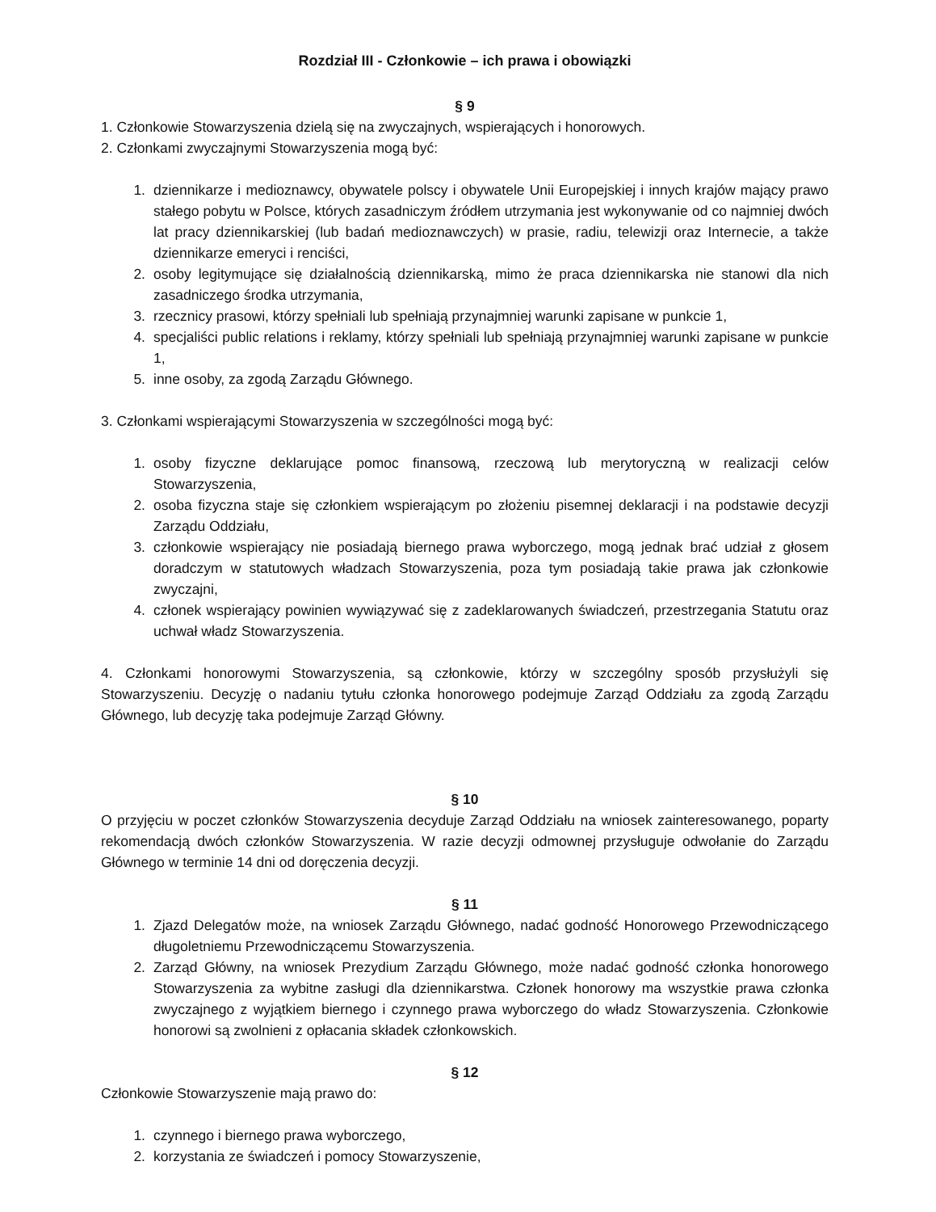Rozdział III - Członkowie – ich prawa i obowiązki
§ 9
1. Członkowie Stowarzyszenia dzielą się na zwyczajnych, wspierających i honorowych.
2. Członkami zwyczajnymi Stowarzyszenia mogą być:
1. dziennikarze i medioznawcy, obywatele polscy i obywatele Unii Europejskiej i innych krajów mający prawo stałego pobytu w Polsce, których zasadniczym źródłem utrzymania jest wykonywanie od co najmniej dwóch lat pracy dziennikarskiej (lub badań medioznawczych) w prasie, radiu, telewizji oraz Internecie, a także dziennikarze emeryci i renciści,
2. osoby legitymujące się działalnością dziennikarską, mimo że praca dziennikarska nie stanowi dla nich zasadniczego środka utrzymania,
3. rzecznicy prasowi, którzy spełniali lub spełniają przynajmniej warunki zapisane w punkcie 1,
4. specjaliści public relations i reklamy, którzy spełniali lub spełniają przynajmniej warunki zapisane w punkcie 1,
5. inne osoby, za zgodą Zarządu Głównego.
3. Członkami wspierającymi Stowarzyszenia w szczególności mogą być:
1. osoby fizyczne deklarujące pomoc finansową, rzeczową lub merytoryczną w realizacji celów Stowarzyszenia,
2. osoba fizyczna staje się członkiem wspierającym po złożeniu pisemnej deklaracji i na podstawie decyzji Zarządu Oddziału,
3. członkowie wspierający nie posiadają biernego prawa wyborczego, mogą jednak brać udział z głosem doradczym w statutowych władzach Stowarzyszenia, poza tym posiadają takie prawa jak członkowie zwyczajni,
4. członek wspierający powinien wywiązywać się z zadeklarowanych świadczeń, przestrzegania Statutu oraz uchwał władz Stowarzyszenia.
4. Członkami honorowymi Stowarzyszenia, są członkowie, którzy w szczególny sposób przysłużyli się Stowarzyszeniu. Decyzję o nadaniu tytułu członka honorowego podejmuje Zarząd Oddziału za zgodą Zarządu Głównego, lub decyzję taka podejmuje Zarząd Główny.
§ 10
O przyjęciu w poczet członków Stowarzyszenia decyduje Zarząd Oddziału na wniosek zainteresowanego, poparty rekomendacją dwóch członków Stowarzyszenia. W razie decyzji odmownej przysługuje odwołanie do Zarządu Głównego w terminie 14 dni od doręczenia decyzji.
§ 11
1. Zjazd Delegatów może, na wniosek Zarządu Głównego, nadać godność Honorowego Przewodniczącego długoletniemu Przewodniczącemu Stowarzyszenia.
2. Zarząd Główny, na wniosek Prezydium Zarządu Głównego, może nadać godność członka honorowego Stowarzyszenia za wybitne zasługi dla dziennikarstwa. Członek honorowy ma wszystkie prawa członka zwyczajnego z wyjątkiem biernego i czynnego prawa wyborczego do władz Stowarzyszenia. Członkowie honorowi są zwolnieni z opłacania składek członkowskich.
§ 12
Członkowie Stowarzyszenie mają prawo do:
1. czynnego i biernego prawa wyborczego,
2. korzystania ze świadczeń i pomocy Stowarzyszenie,